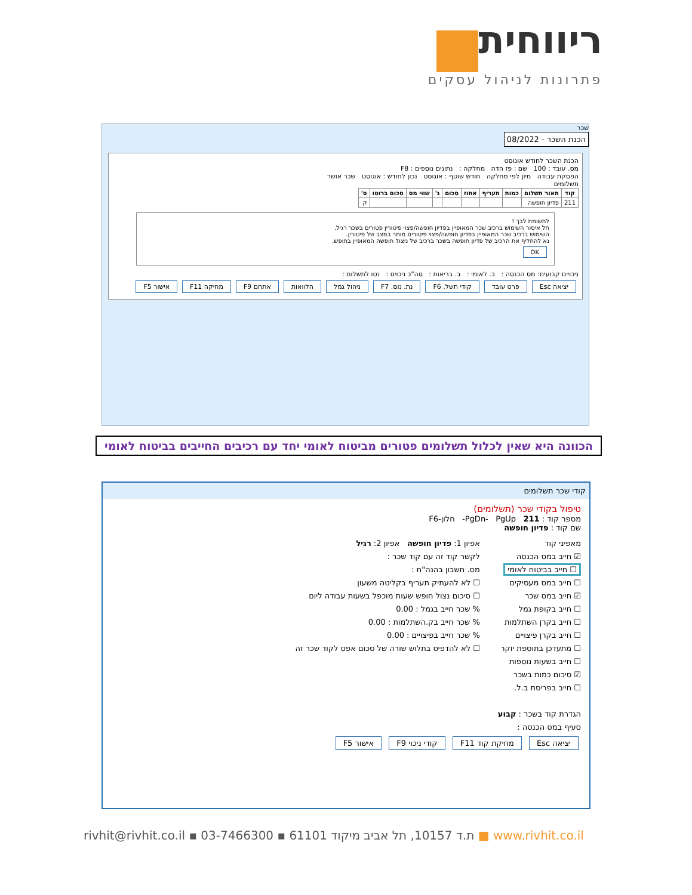ריווחית
פתרונות לניהול עסקים
שכר
הכנת השכר - 08/2022
הכנת השכר לחודש אוגוסט
מס. עובד : 100 שם : פז הדה מחלקה : נתונים נוספים : F8
הפסקת עבודה מיון לפי מחלקה חודש שוטף : אוגוסט נכון לחודש : אוגוסט שכר אושר
תשלומים
| קוד | תאור תשלום | כמות | תעריף | אחוז | סכום | ג' | שווי מס | סכום ברוטו | ס' |
| --- | --- | --- | --- | --- | --- | --- | --- | --- | --- |
| 211 | פדיון חופשה | | | | | | | | ק |
לתשומת לבך !
חל איסור השימוש ברכיב שכר המאופיין בפדיון חופשה/פצוי פיטורין פטורים בשכר רגיל.
השימוש ברכיב שכר המאופיין בפדיון חופשה/פצוי פיטורים מותר במצב של פיטורין.
נא להחליף את הרכיב של פדיון חופשה בשכר ברכיב של ניצול חופשה המאופיין בחופש.
OK
ניכויים קבועים: מס הכנסה : ב. לאומי : ב. בריאות : סה"כ ניכוים : נטו לתשלום :
יציאה Esc פרט עובד קודי תשל. F6 נת. נוס. F7 ניהול גמל הלוואות אתחם F9 מחיקה F11 אישור F5
הכוונה היא שאין לכלול תשלומים פטורים מביטוח לאומי יחד עם רכיבים החייבים בביטוח לאומי
קודי שכר תשלומים
טיפול בקודי שכר (תשלומים)
מספר קוד : 211 PgDn- PgUp- חלון-F6
שם קוד : פדיון חופשה
מאפיני קוד
☑ חייב במס הכנסה
☐ חייב בביטוח לאומי
☐ חייב במס מעסיקים
☑ חייב במס שכר
☐ חייב בקופת גמל
☐ חייב בקרן השתלמות
☐ חייב בקרן פיצויים
☐ מתעדכן בתוספת יוקר
☐ חייב בשעות נוספות
☑ סיכום כמות בשכר
☐ חייב בפריסת ב.ל.
הגדרת קוד בשכר : קבוע
סעיף במס הכנסה :
אפיון 1: פדיון חופשה אפיון 2: רגיל
לקשר קוד זה עם קוד שכר :
מס. חשבון בהנה"ח :
☐ לא להעתיק תעריף בקליטה משעון
☐ סיכום נצול חופש שעות מוכפל בשעות עבודה ליום
% שכר חייב בגמל : 0.00
% שכר חייב בק.השתלמות : 0.00
% שכר חייב בפיצויים : 0.00
☐ לא להדפיס בתלוש שורה של סכום אפס לקוד שכר זה
יציאה Esc מחיקת קוד F11 קודי ניכוי F9 אישור F5
rivhit@rivhit.co.il ▪ ת.ד 10157, תל אביב מיקוד 61101 ▪ 03-7466300 ■ www.rivhit.co.il